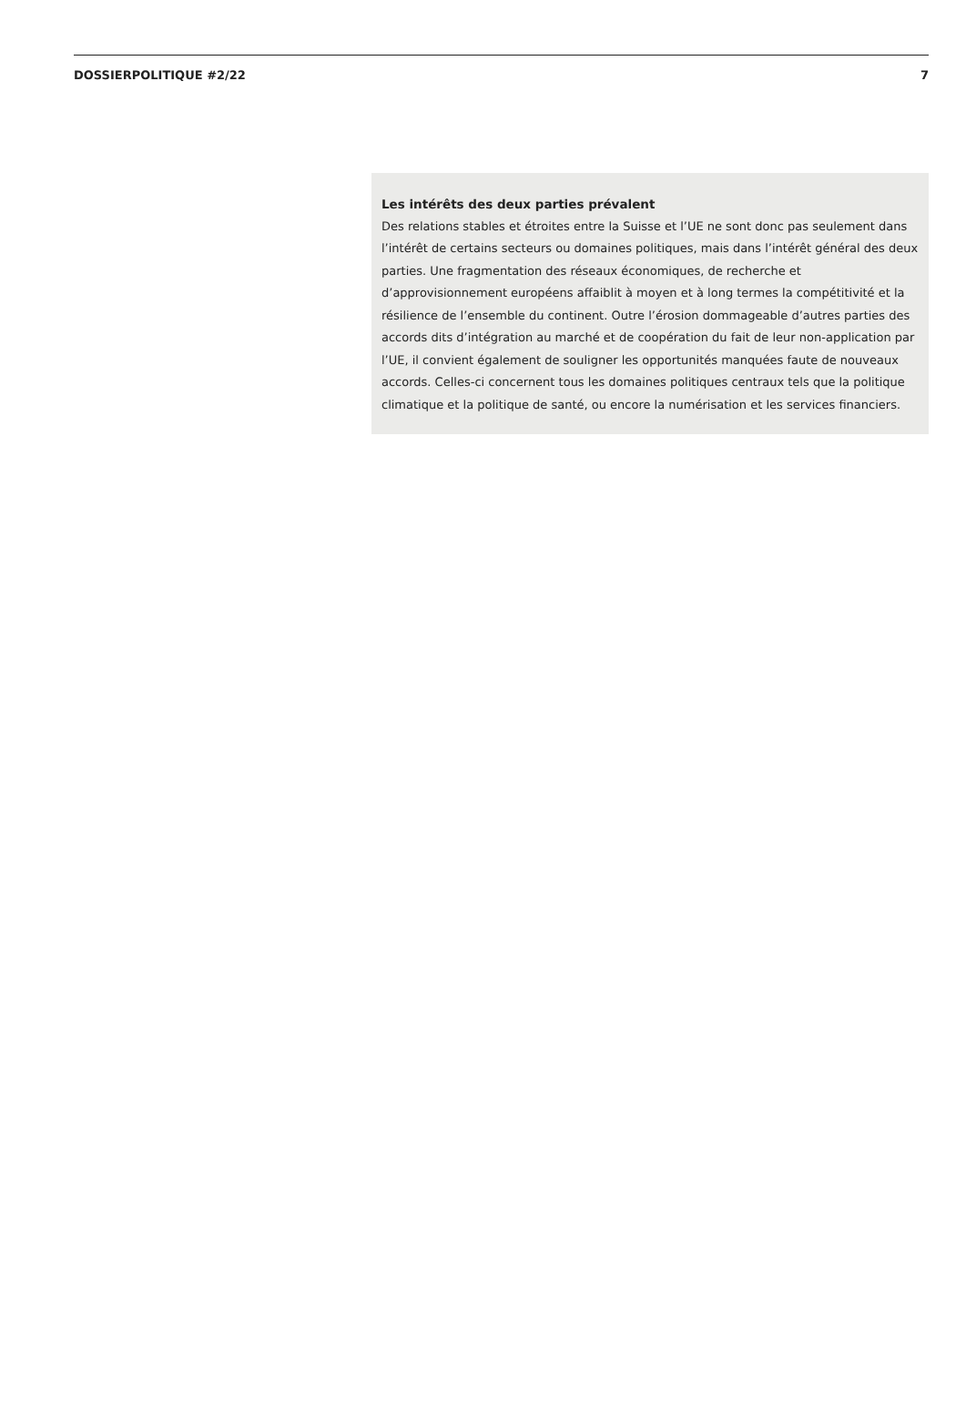DOSSIERPOLITIQUE #2/22 7
Les intérêts des deux parties prévalent
Des relations stables et étroites entre la Suisse et l’UE ne sont donc pas seulement dans l’intérêt de certains secteurs ou domaines politiques, mais dans l’intérêt général des deux parties. Une fragmentation des réseaux économiques, de recherche et d’approvisionnement européens affaiblit à moyen et à long termes la compétitivité et la résilience de l’ensemble du continent. Outre l’érosion dommageable d’autres parties des accords dits d’intégration au marché et de coopération du fait de leur non-application par l’UE, il convient également de souligner les opportunités manquées faute de nouveaux accords. Celles-ci concernent tous les domaines politiques centraux tels que la politique climatique et la politique de santé, ou encore la numérisation et les services financiers.